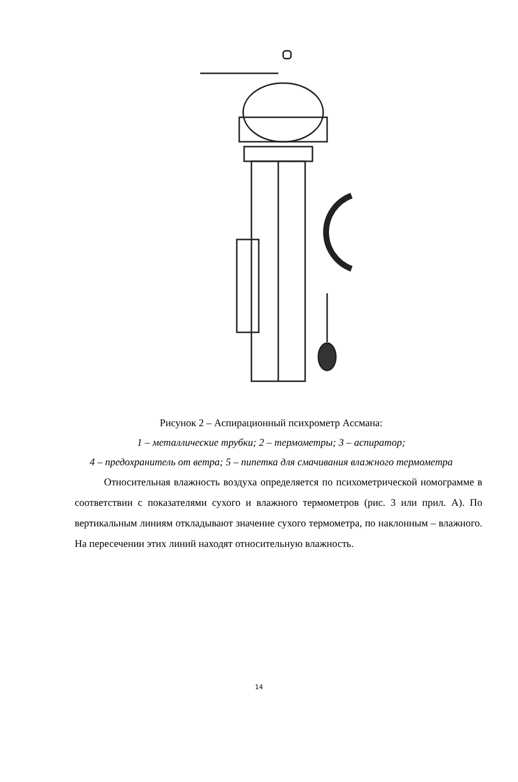Рисунок 2 – Аспирационный психрометр Ассмана:
1 – металлические трубки; 2 – термометры; 3 – аспиратор;
4 – предохранитель от ветра; 5 – пипетка для смачивания влажного термометра
Относительная влажность воздуха определяется по психометрической номограмме в соответствии с показателями сухого и влажного термометров (рис. 3 или прил. А). По вертикальным линиям откладывают значение сухого термометра, по наклонным – влажного. На пересечении этих линий находят относительную влажность.
14